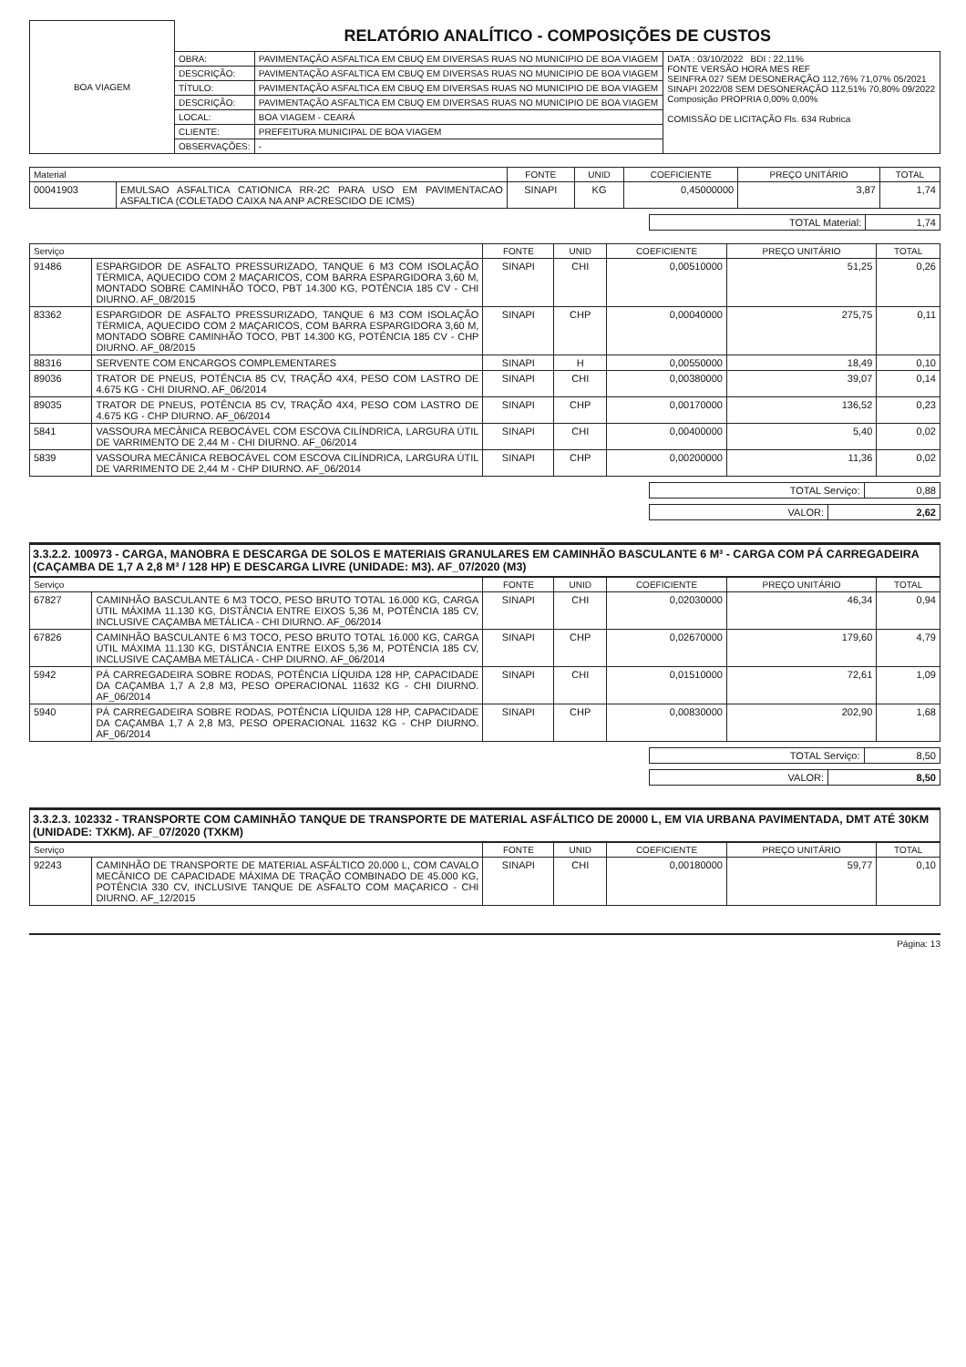| BOA VIAGEM | RELATÓRIO ANALÍTICO - COMPOSIÇÕES DE CUSTOS | | |
| | OBRA: | PAVIMENTAÇÃO ASFALTICA EM CBUQ EM DIVERSAS RUAS NO MUNICIPIO DE BOA VIAGEM | DATA : 03/10/2022 BDI : 22,11% FONTE VERSÃO HORA MES REF SEINFRA 027 SEM DESONERAÇÃO 112,76% 71,07% 05/2021 SINAPI 2022/08 SEM DESONERAÇÃO 112,51% 70,80% 09/2022 Composição PROPRIA 0,00% 0,00% COMISSÃO DE LICITAÇÃO Fls. 634 Rubrica |
| | DESCRIÇÃO: | PAVIMENTAÇÃO ASFALTICA EM CBUQ EM DIVERSAS RUAS NO MUNICIPIO DE BOA VIAGEM | |
| | TÍTULO: | PAVIMENTAÇÃO ASFALTICA EM CBUQ EM DIVERSAS RUAS NO MUNICIPIO DE BOA VIAGEM | |
| | DESCRIÇÃO: | PAVIMENTAÇÃO ASFALTICA EM CBUQ EM DIVERSAS RUAS NO MUNICIPIO DE BOA VIAGEM | |
| | LOCAL: | BOA VIAGEM - CEARÁ | |
| | CLIENTE: | PREFEITURA MUNICIPAL DE BOA VIAGEM | |
| | OBSERVAÇÕES: | - | |
| Material | | FONTE | UNID | COEFICIENTE | PREÇO UNITÁRIO | TOTAL |
| --- | --- | --- | --- | --- | --- | --- |
| 00041903 | EMULSAO ASFALTICA CATIONICA RR-2C PARA USO EM PAVIMENTACAO ASFALTICA (COLETADO CAIXA NA ANP ACRESCIDO DE ICMS) | SINAPI | KG | 0,45000000 | 3,87 | 1,74 |
| TOTAL Material: | 1,74 |
| Serviço | | FONTE | UNID | COEFICIENTE | PREÇO UNITÁRIO | TOTAL |
| --- | --- | --- | --- | --- | --- | --- |
| 91486 | ESPARGIDOR DE ASFALTO PRESSURIZADO, TANQUE 6 M3 COM ISOLAÇÃO TÉRMICA, AQUECIDO COM 2 MAÇARICOS, COM BARRA ESPARGIDORA 3,60 M, MONTADO SOBRE CAMINHÃO TOCO, PBT 14.300 KG, POTÊNCIA 185 CV - CHI DIURNO. AF_08/2015 | SINAPI | CHI | 0,00510000 | 51,25 | 0,26 |
| 83362 | ESPARGIDOR DE ASFALTO PRESSURIZADO, TANQUE 6 M3 COM ISOLAÇÃO TÉRMICA, AQUECIDO COM 2 MAÇARICOS, COM BARRA ESPARGIDORA 3,60 M, MONTADO SOBRE CAMINHÃO TOCO, PBT 14.300 KG, POTÊNCIA 185 CV - CHP DIURNO. AF_08/2015 | SINAPI | CHP | 0,00040000 | 275,75 | 0,11 |
| 88316 | SERVENTE COM ENCARGOS COMPLEMENTARES | SINAPI | H | 0,00550000 | 18,49 | 0,10 |
| 89036 | TRATOR DE PNEUS, POTÊNCIA 85 CV, TRAÇÃO 4X4, PESO COM LASTRO DE 4.675 KG - CHI DIURNO. AF_06/2014 | SINAPI | CHI | 0,00380000 | 39,07 | 0,14 |
| 89035 | TRATOR DE PNEUS, POTÊNCIA 85 CV, TRAÇÃO 4X4, PESO COM LASTRO DE 4.675 KG - CHP DIURNO. AF_06/2014 | SINAPI | CHP | 0,00170000 | 136,52 | 0,23 |
| 5841 | VASSOURA MECÂNICA REBOCÁVEL COM ESCOVA CILÍNDRICA, LARGURA ÚTIL DE VARRIMENTO DE 2,44 M - CHI DIURNO. AF_06/2014 | SINAPI | CHI | 0,00400000 | 5,40 | 0,02 |
| 5839 | VASSOURA MECÂNICA REBOCÁVEL COM ESCOVA CILÍNDRICA, LARGURA ÚTIL DE VARRIMENTO DE 2,44 M - CHP DIURNO. AF_06/2014 | SINAPI | CHP | 0,00200000 | 11,36 | 0,02 |
| TOTAL Serviço: | 0,88 |
| VALOR: | 2,62 |
3.3.2.2. 100973 - CARGA, MANOBRA E DESCARGA DE SOLOS E MATERIAIS GRANULARES EM CAMINHÃO BASCULANTE 6 M³ - CARGA COM PÁ CARREGADEIRA (CAÇAMBA DE 1,7 A 2,8 M³ / 128 HP) E DESCARGA LIVRE (UNIDADE: M3). AF_07/2020 (M3)
| Serviço | | FONTE | UNID | COEFICIENTE | PREÇO UNITÁRIO | TOTAL |
| --- | --- | --- | --- | --- | --- | --- |
| 67827 | CAMINHÃO BASCULANTE 6 M3 TOCO, PESO BRUTO TOTAL 16.000 KG, CARGA ÚTIL MÁXIMA 11.130 KG, DISTÂNCIA ENTRE EIXOS 5,36 M, POTÊNCIA 185 CV, INCLUSIVE CAÇAMBA METÁLICA - CHI DIURNO. AF_06/2014 | SINAPI | CHI | 0,02030000 | 46,34 | 0,94 |
| 67826 | CAMINHÃO BASCULANTE 6 M3 TOCO, PESO BRUTO TOTAL 16.000 KG, CARGA ÚTIL MÁXIMA 11.130 KG, DISTÂNCIA ENTRE EIXOS 5,36 M, POTÊNCIA 185 CV, INCLUSIVE CAÇAMBA METÁLICA - CHP DIURNO. AF_06/2014 | SINAPI | CHP | 0,02670000 | 179,60 | 4,79 |
| 5942 | PÁ CARREGADEIRA SOBRE RODAS, POTÊNCIA LÍQUIDA 128 HP, CAPACIDADE DA CAÇAMBA 1,7 A 2,8 M3, PESO OPERACIONAL 11632 KG - CHI DIURNO. AF_06/2014 | SINAPI | CHI | 0,01510000 | 72,61 | 1,09 |
| 5940 | PÁ CARREGADEIRA SOBRE RODAS, POTÊNCIA LÍQUIDA 128 HP, CAPACIDADE DA CAÇAMBA 1,7 A 2,8 M3, PESO OPERACIONAL 11632 KG - CHP DIURNO. AF_06/2014 | SINAPI | CHP | 0,00830000 | 202,90 | 1,68 |
| TOTAL Serviço: | 8,50 |
| VALOR: | 8,50 |
3.3.2.3. 102332 - TRANSPORTE COM CAMINHÃO TANQUE DE TRANSPORTE DE MATERIAL ASFÁLTICO DE 20000 L, EM VIA URBANA PAVIMENTADA, DMT ATÉ 30KM (UNIDADE: TXKM). AF_07/2020 (TXKM)
| Serviço | | FONTE | UNID | COEFICIENTE | PREÇO UNITÁRIO | TOTAL |
| --- | --- | --- | --- | --- | --- | --- |
| 92243 | CAMINHÃO DE TRANSPORTE DE MATERIAL ASFÁLTICO 20.000 L, COM CAVALO MECÂNICO DE CAPACIDADE MÁXIMA DE TRAÇÃO COMBINADO DE 45.000 KG, POTÊNCIA 330 CV, INCLUSIVE TANQUE DE ASFALTO COM MAÇARICO - CHI DIURNO. AF_12/2015 | SINAPI | CHI | 0,00180000 | 59,77 | 0,10 |
Página: 13